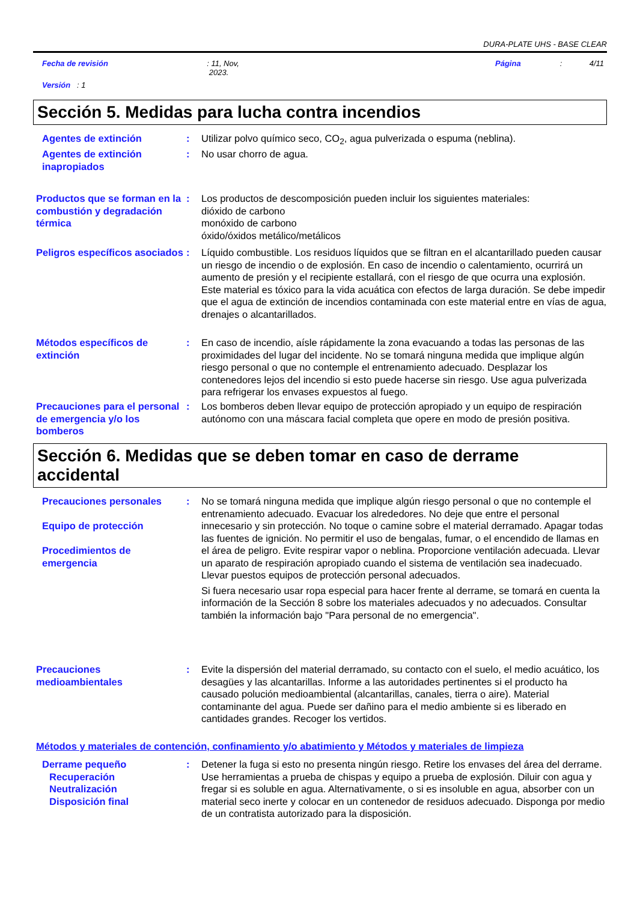DURA-PLATE UHS - BASE CLEAR
Fecha de revisión: 11, Nov,
2023. Página: 4/11
Versión : 1
Sección 5. Medidas para lucha contra incendios
Agentes de extinción : Utilizar polvo químico seco, CO<sub>2</sub>, agua pulverizada o espuma (neblina).
Agentes de extinción inapropiados
: No usar chorro de agua.
Productos que se forman en la combustión y degradación térmica
: Los productos de descomposición pueden incluir los siguientes materiales:
dióxido de carbono
monóxido de carbono
óxido/óxidos metálico/metálicos
Peligros específicos asociados
: Líquido combustible. Los residuos líquidos que se filtran en el alcantarillado pueden causar un riesgo de incendio o de explosión. En caso de incendio o calentamiento, ocurrirá un aumento de presión y el recipiente estallará, con el riesgo de que ocurra una explosión. Este material es tóxico para la vida acuática con efectos de larga duración. Se debe impedir que el agua de extinción de incendios contaminada con este material entre en vías de agua, drenajes o alcantarillados.
Métodos específicos de extinción
: En caso de incendio, aísle rápidamente la zona evacuando a todas las personas de las proximidades del lugar del incidente. No se tomará ninguna medida que implique algún riesgo personal o que no contemple el entrenamiento adecuado. Desplazar los contenedores lejos del incendio si esto puede hacerse sin riesgo. Use agua pulverizada para refrigerar los envases expuestos al fuego.
Precauciones para el personal de emergencia y/o los bomberos
: Los bomberos deben llevar equipo de protección apropiado y un equipo de respiración autónomo con una máscara facial completa que opere en modo de presión positiva.
Sección 6. Medidas que se deben tomar en caso de derrame accidental
Precauciones personales
Equipo de protección
Procedimientos de emergencia
: No se tomará ninguna medida que implique algún riesgo personal o que no contemple el entrenamiento adecuado. Evacuar los alrededores. No deje que entre el personal innecesario y sin protección. No toque o camine sobre el material derramado. Apagar todas las fuentes de ignición. No permitir el uso de bengalas, fumar, o el encendido de llamas en el área de peligro. Evite respirar vapor o neblina. Proporcione ventilación adecuada. Llevar un aparato de respiración apropiado cuando el sistema de ventilación sea inadecuado. Llevar puestos equipos de protección personal adecuados.
Si fuera necesario usar ropa especial para hacer frente al derrame, se tomará en cuenta la información de la Sección 8 sobre los materiales adecuados y no adecuados. Consultar también la información bajo "Para personal de no emergencia".
Precauciones medioambientales
: Evite la dispersión del material derramado, su contacto con el suelo, el medio acuático, los desagües y las alcantarillas. Informe a las autoridades pertinentes si el producto ha causado polución medioambiental (alcantarillas, canales, tierra o aire). Material contaminante del agua. Puede ser dañino para el medio ambiente si es liberado en cantidades grandes. Recoger los vertidos.
Métodos y materiales de contención, confinamiento y/o abatimiento y Métodos y materiales de limpieza
Derrame pequeño
Recuperación
Neutralización
Disposición final
: Detener la fuga si esto no presenta ningún riesgo. Retire los envases del área del derrame. Use herramientas a prueba de chispas y equipo a prueba de explosión. Diluir con agua y fregar si es soluble en agua. Alternativamente, o si es insoluble en agua, absorber con un material seco inerte y colocar en un contenedor de residuos adecuado. Disponga por medio de un contratista autorizado para la disposición.